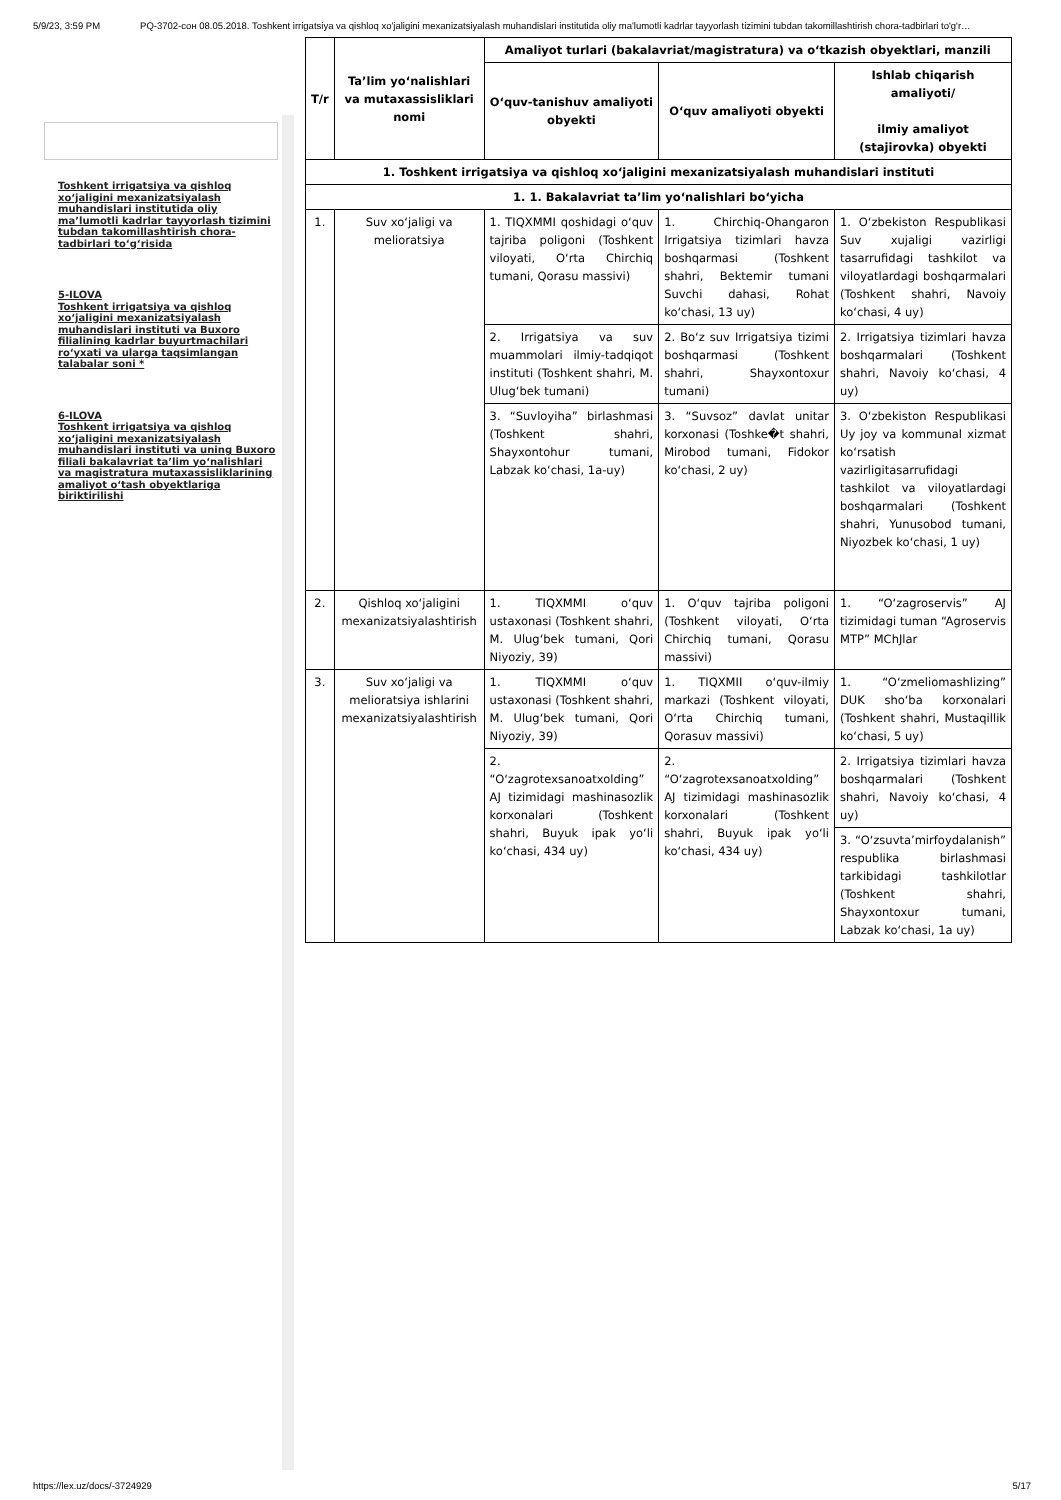5/9/23, 3:59 PM PQ-3702-сон 08.05.2018. Toshkent irrigatsiya va qishloq xo'jaligini mexanizatsiyalash muhandislari institutida oliy ma'lumotli kadrlar tayyorlash tizimini tubdan takomillashtirish chora-tadbirlari to'g'r…
Toshkent irrigatsiya va qishloq xo‘jaligini mexanizatsiyalash muhandislari institutida oliy ma’lumotli kadrlar tayyorlash tizimini tubdan takomillashtirish chora-tadbirlari to‘g‘risida
5-ILOVA
Toshkent irrigatsiya va qishloq xo‘jaligini mexanizatsiyalash muhandislari instituti va Buxoro filialining kadrlar buyurtmachilari ro‘yxati va ularga taqsimlangan talabalar soni *
6-ILOVA
Toshkent irrigatsiya va qishloq xo‘jaligini mexanizatsiyalash muhandislari instituti va uning Buxoro filiali bakalavriat ta’lim yo‘nalishlari va magistratura mutaxassisliklarining amaliyot o‘tash obyektlariga biriktirilishi
| T/r | Ta’lim yo‘nalishlari va mutaxassisliklari nomi | Amaliyot turlari (bakalavriat/magistratura) va o‘tkazish obyektlari, manzili | | |
| --- | --- | --- | --- | --- |
| | | O‘quv-tanishuv amaliyoti obyekti | O‘quv amaliyoti obyekti | Ishlab chiqarish amaliyoti/ ilmiy amaliyot (stajirovka) obyekti |
| 1. Toshkent irrigatsiya va qishloq xo‘jaligini mexanizatsiyalash muhandislari instituti | | | | |
| 1. 1. Bakalavriat ta’lim yo‘nalishlari bo‘yicha | | | | |
| 1. | Suv xo‘jaligi va melioratsiya | 1. TIQXMMI qoshidagi o‘quv tajriba poligoni (Toshkent viloyati, O‘rta Chirchiq tumani, Qorasu massivi) | 1. Chirchiq-Ohangaron Irrigatsiya tizimlari havza boshqarmasi (Toshkent shahri, Bektemir tumani Suvchi dahasi, Rohat ko‘chasi, 13 uy) | 1. O‘zbekiston Respublikasi Suv xujaligi vazirligi tasarrufidagi tashkilot va viloyatlardagi boshqarmalari (Toshkent shahri, Navoiy ko‘chasi, 4 uy) |
| | | 2. Irrigatsiya va suv muammolari ilmiy-tadqiqot instituti (Toshkent shahri, M. Ulug‘bek tumani) | 2. Bo‘z suv Irrigatsiya tizimi boshqarmasi (Toshkent shahri, Shayxontoxur tumani) | 2. Irrigatsiya tizimlari havza boshqarmalari (Toshkent shahri, Navoiy ko‘chasi, 4 uy) |
| | | 3. “Suvloyiha” birlashmasi (Toshkent shahri, Shayxontohur tumani, Labzak ko‘chasi, 1a-uy) | 3. “Suvsoz” davlat unitar korxonasi (Toshke�t shahri, Mirobod tumani, Fidokor ko‘chasi, 2 uy) | 3. O‘zbekiston Respublikasi Uy joy va kommunal xizmat ko‘rsatish vazirligitasarrufidagi tashkilot va viloyatlardagi boshqarmalari (Toshkent shahri, Yunusobod tumani, Niyozbek ko‘chasi, 1 uy) |
| 2. | Qishloq xo‘jaligini mexanizatsiyalashtirish | 1. TIQXMMI o‘quv ustaxonasi (Toshkent shahri, M. Ulug‘bek tumani, Qori Niyoziy, 39) | 1. O‘quv tajriba poligoni (Toshkent viloyati, O‘rta Chirchiq tumani, Qorasu massivi) | 1. “O‘zagroservis” AJ tizimidagi tuman “Agroservis MTP” MChJlar |
| 3. | Suv xo‘jaligi va melioratsiya ishlarini mexanizatsiyalashtirish | 1. TIQXMMI o‘quv ustaxonasi (Toshkent shahri, M. Ulug‘bek tumani, Qori Niyoziy, 39) | 1. TIQXMII o‘quv-ilmiy markazi (Toshkent viloyati, O‘rta Chirchiq tumani, Qorasuv massivi) | 1. “O‘zmeliomashlizing” DUK sho‘ba korxonalari (Toshkent shahri, Mustaqillik ko‘chasi, 5 uy) |
| | | 2. “O‘zagrotexsanoatxolding” AJ tizimidagi mashinasozlik korxonalari (Toshkent shahri, Buyuk ipak yo‘li ko‘chasi, 434 uy) | 2. “O‘zagrotexsanoatxolding” AJ tizimidagi mashinasozlik korxonalari (Toshkent shahri, Buyuk ipak yo‘li ko‘chasi, 434 uy) | 2. Irrigatsiya tizimlari havza boshqarmalari (Toshkent shahri, Navoiy ko‘chasi, 4 uy) |
| | | | | 3. “O‘zsuvta’mirfoydalanish” respublika birlashmasi tarkibidagi tashkilotlar (Toshkent shahri, Shayxontoxur tumani, Labzak ko‘chasi, 1a uy) |
https://lex.uz/docs/-3724929 5/17